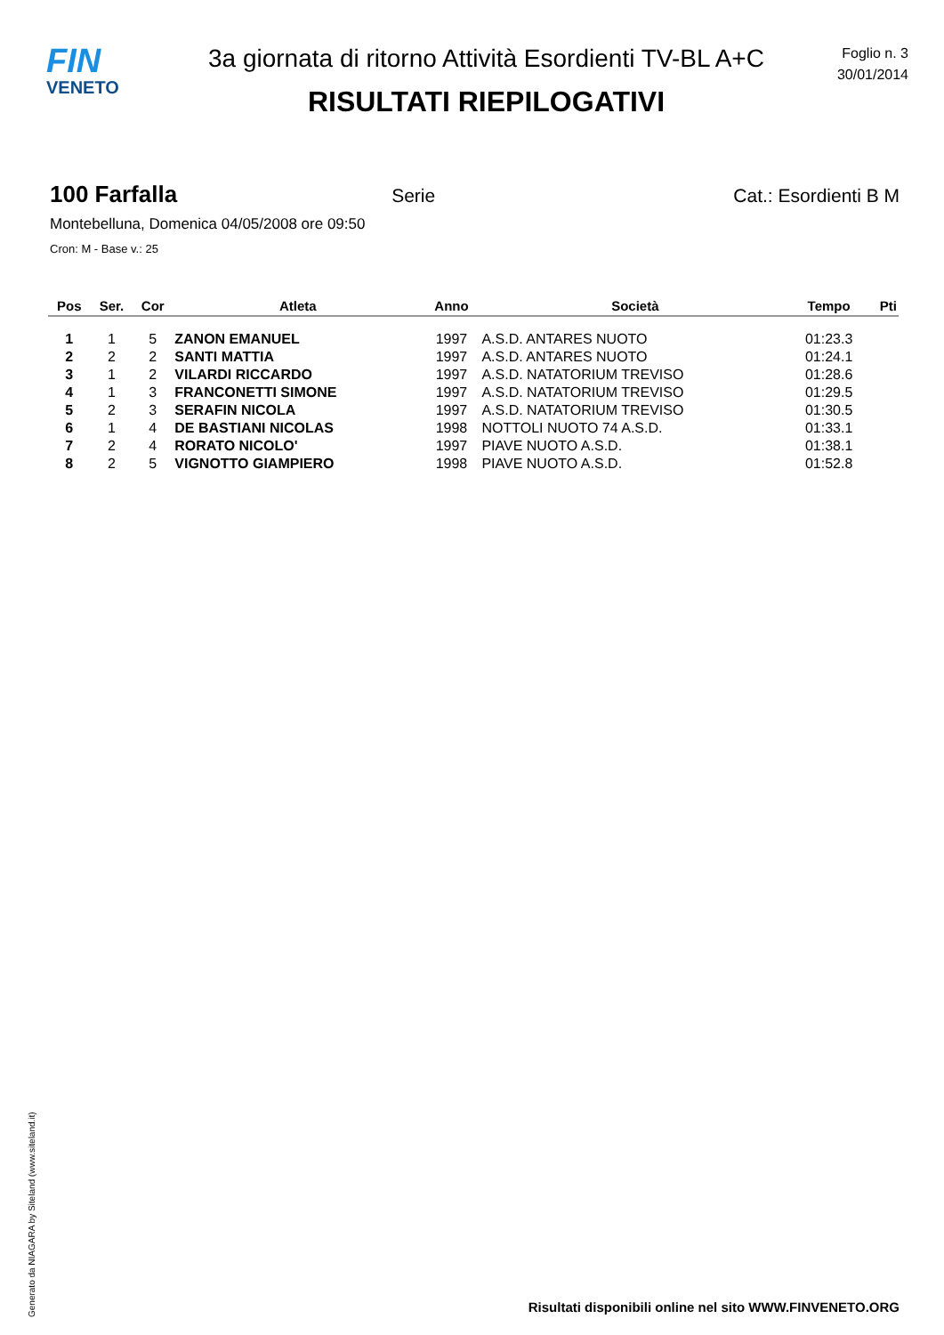FIN
VENETO
3a giornata di ritorno Attività Esordienti TV-BL A+C
RISULTATI RIEPILOGATIVI
Foglio n. 3
30/01/2014
100 Farfalla Serie Cat.: Esordienti B M
Montebelluna, Domenica 04/05/2008 ore 09:50
Cron: M - Base v.: 25
| Pos | Ser. | Cor | Atleta | Anno | Società | Tempo | Pti |
| --- | --- | --- | --- | --- | --- | --- | --- |
| 1 | 1 | 5 | ZANON EMANUEL | 1997 | A.S.D. ANTARES NUOTO | 01:23.3 | |
| 2 | 2 | 2 | SANTI MATTIA | 1997 | A.S.D. ANTARES NUOTO | 01:24.1 | |
| 3 | 1 | 2 | VILARDI RICCARDO | 1997 | A.S.D. NATATORIUM TREVISO | 01:28.6 | |
| 4 | 1 | 3 | FRANCONETTI SIMONE | 1997 | A.S.D. NATATORIUM TREVISO | 01:29.5 | |
| 5 | 2 | 3 | SERAFIN NICOLA | 1997 | A.S.D. NATATORIUM TREVISO | 01:30.5 | |
| 6 | 1 | 4 | DE BASTIANI NICOLAS | 1998 | NOTTOLI NUOTO 74 A.S.D. | 01:33.1 | |
| 7 | 2 | 4 | RORATO NICOLO' | 1997 | PIAVE NUOTO A.S.D. | 01:38.1 | |
| 8 | 2 | 5 | VIGNOTTO GIAMPIERO | 1998 | PIAVE NUOTO A.S.D. | 01:52.8 | |
Generato da NIAGARA by Siteland (www.siteland.it)
Risultati disponibili online nel sito WWW.FINVENETO.ORG